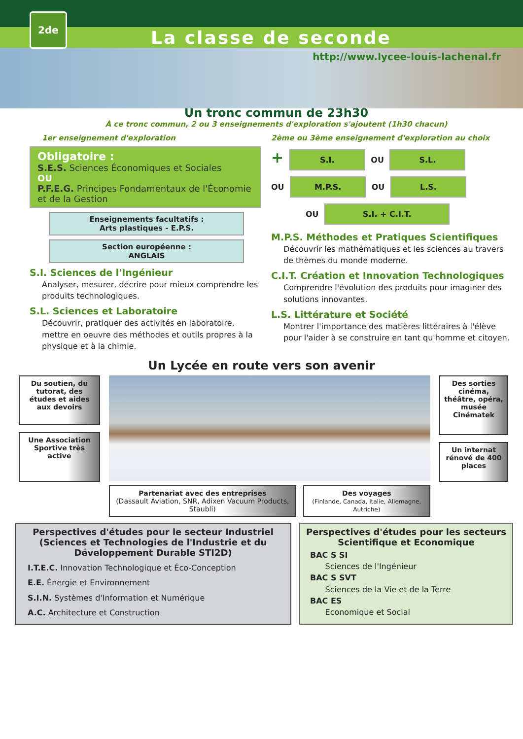2de
La classe de seconde
http://www.lycee-louis-lachenal.fr
Un tronc commun de 23h30
À ce tronc commun, 2 ou 3 enseignements d'exploration s'ajoutent (1h30 chacun)
1er enseignement d'exploration
Obligatoire :
S.E.S. Sciences Économiques et Sociales
OU
P.F.E.G. Principes Fondamentaux de l'Économie et de la Gestion
Enseignements facultatifs :
Arts plastiques - E.P.S.
Section européenne :
ANGLAIS
S.I. Sciences de l'Ingénieur
Analyser, mesurer, décrire pour mieux comprendre les produits technologiques.
S.L. Sciences et Laboratoire
Découvrir, pratiquer des activités en laboratoire, mettre en oeuvre des méthodes et outils propres à la physique et à la chimie.
2ème ou 3ème enseignement d'exploration au choix
+ S.I. OU S.L.
OU M.P.S. OU L.S.
OU S.I. + C.I.T.
M.P.S. Méthodes et Pratiques Scientifiques
Découvrir les mathématiques et les sciences au travers de thèmes du monde moderne.
C.I.T. Création et Innovation Technologiques
Comprendre l'évolution des produits pour imaginer des solutions innovantes.
L.S. Littérature et Société
Montrer l'importance des matières littéraires à l'élève pour l'aider à se construire en tant qu'homme et citoyen.
Un Lycée en route vers son avenir
Du soutien, du tutorat, des études et aides aux devoirs
Une Association Sportive très active
Partenariat avec des entreprises
(Dassault Aviation, SNR, Adixen Vacuum Products, Staubli)
Des voyages
(Finlande, Canada, Italie, Allemagne, Autriche)
Des sorties cinéma, théâtre, opéra, musée
Cinématek
Un internat rénové de 400 places
Perspectives d'études pour le secteur Industriel (Sciences et Technologies de l'Industrie et du Développement Durable STI2D)
I.T.E.C. Innovation Technologique et Éco-Conception
E.E. Énergie et Environnement
S.I.N. Systèmes d'Information et Numérique
A.C. Architecture et Construction
Perspectives d'études pour les secteurs Scientifique et Economique
BAC S SI
Sciences de l'Ingénieur
BAC S SVT
Sciences de la Vie et de la Terre
BAC ES
Economique et Social